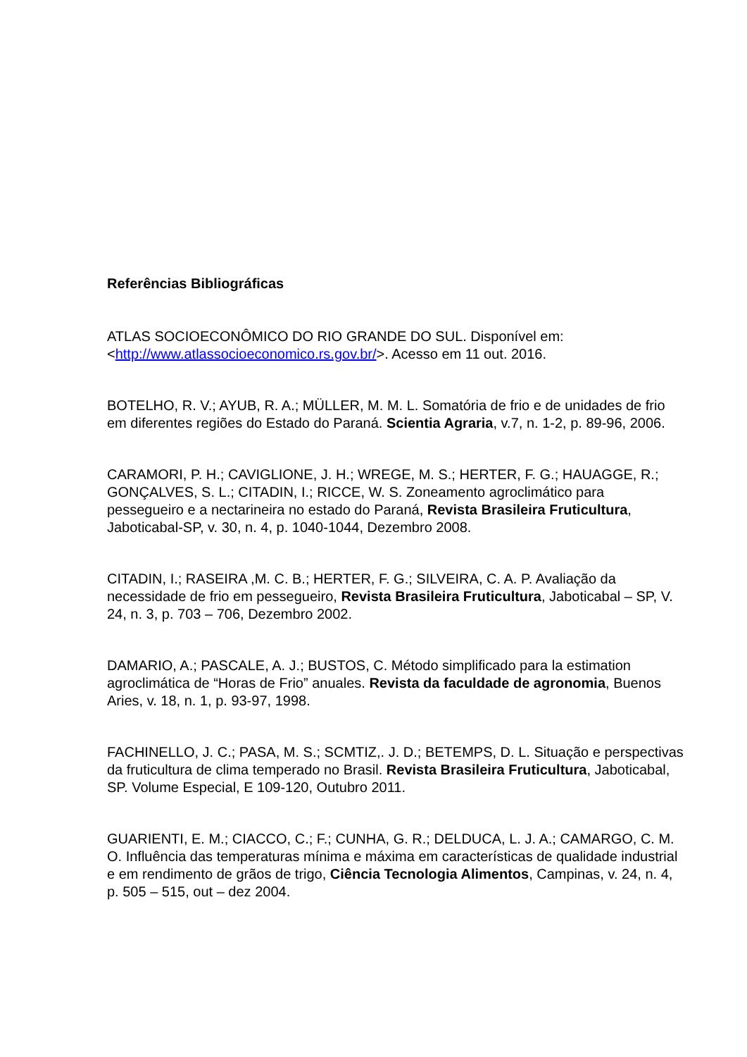Referências Bibliográficas
ATLAS SOCIOECONÔMICO DO RIO GRANDE DO SUL. Disponível em: <http://www.atlassocioeconomico.rs.gov.br/>. Acesso em 11 out. 2016.
BOTELHO, R. V.; AYUB, R. A.; MÜLLER, M. M. L. Somatória de frio e de unidades de frio em diferentes regiões do Estado do Paraná. Scientia Agraria, v.7, n. 1-2, p. 89-96, 2006.
CARAMORI, P. H.; CAVIGLIONE, J. H.; WREGE, M. S.; HERTER, F. G.; HAUAGGE, R.; GONÇALVES, S. L.; CITADIN, I.; RICCE, W. S. Zoneamento agroclimático para pessegueiro e a nectarineira no estado do Paraná, Revista Brasileira Fruticultura, Jaboticabal-SP, v. 30, n. 4, p. 1040-1044, Dezembro 2008.
CITADIN, I.; RASEIRA ,M. C. B.; HERTER, F. G.; SILVEIRA, C. A. P. Avaliação da necessidade de frio em pessegueiro, Revista Brasileira Fruticultura, Jaboticabal – SP, V. 24, n. 3, p. 703 – 706, Dezembro 2002.
DAMARIO, A.; PASCALE, A. J.; BUSTOS, C. Método simplificado para la estimation agroclimática de “Horas de Frio” anuales. Revista da faculdade de agronomia, Buenos Aries, v. 18, n. 1, p. 93-97, 1998.
FACHINELLO, J. C.; PASA, M. S.; SCMTIZ,. J. D.; BETEMPS, D. L. Situação e perspectivas da fruticultura de clima temperado no Brasil. Revista Brasileira Fruticultura, Jaboticabal, SP. Volume Especial, E 109-120, Outubro 2011.
GUARIENTI, E. M.; CIACCO, C.; F.; CUNHA, G. R.; DELDUCA, L. J. A.; CAMARGO, C. M. O. Influência das temperaturas mínima e máxima em características de qualidade industrial e em rendimento de grãos de trigo, Ciência Tecnologia Alimentos, Campinas, v. 24, n. 4, p. 505 – 515, out – dez 2004.